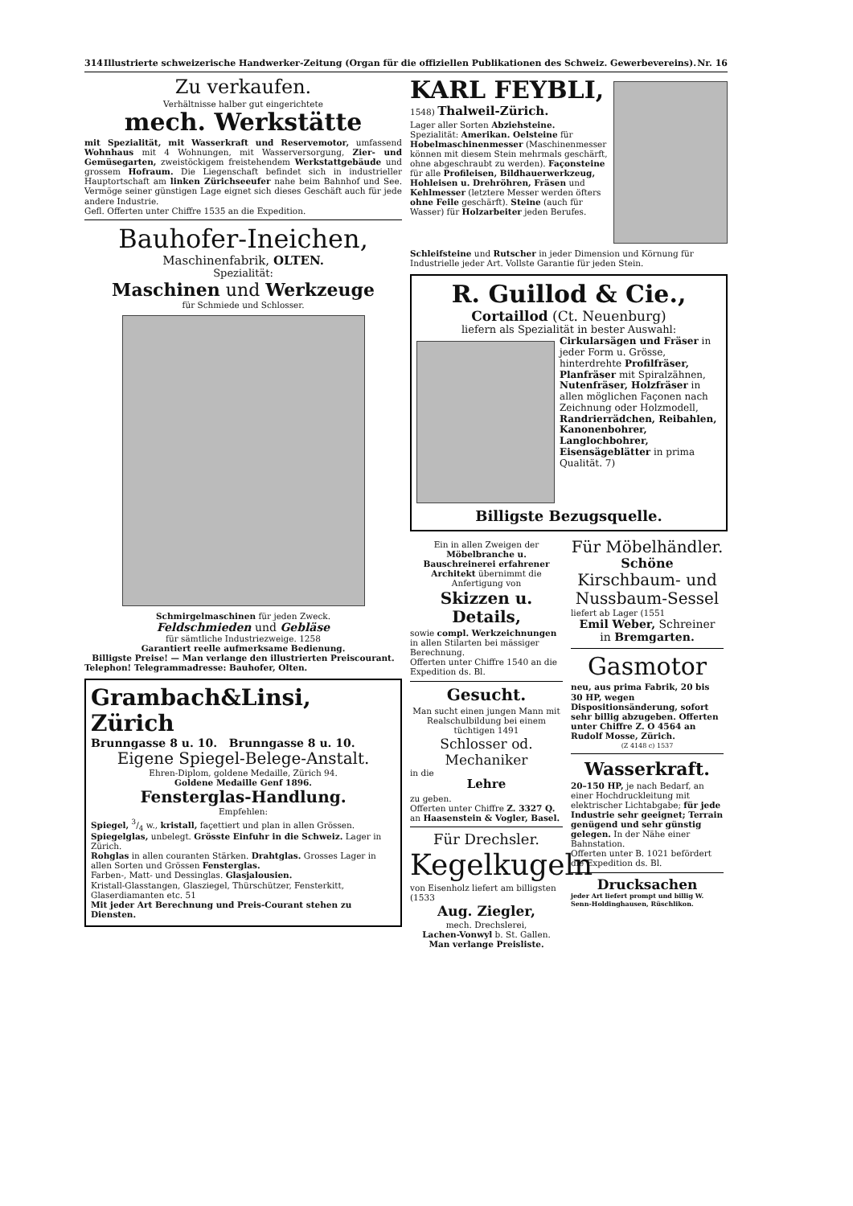314 Illustrierte schweizerische Handwerker-Zeitung (Organ für die offiziellen Publikationen des Schweiz. Gewerbevereins). Nr. 16
Zu verkaufen.
Verhältnisse halber gut eingerichtete
mech. Werkstätte
mit Spezialität, mit Wasserkraft und Reservemotor, umfassend Wohnhaus mit 4 Wohnungen, mit Wasserversorgung, Zier- und Gemüsegarten, zweistöckigem freistehendem Werkstattgebäude und grossem Hofraum. Die Liegenschaft befindet sich in industrieller Hauptortschaft am linken Zürichseeufer nahe beim Bahnhof und See. Vermöge seiner günstigen Lage eignet sich dieses Geschäft auch für jede andere Industrie.
Gefl. Offerten unter Chiffre 1535 an die Expedition.
Bauhofer-Ineichen,
Maschinenfabrik, OLTEN.
Spezialität:
Maschinen und Werkzeuge
für Schmiede und Schlosser.
Schmirgelmaschinen für jeden Zweck.
Feldschmieden und Gebläse
für sämtliche Industriezweige. 1258
Garantiert reelle aufmerksame Bedienung.
Billigste Preise! — Man verlange den illustrierten Preiscourant.
Telephon! Telegrammadresse: Bauhofer, Olten.
Grambach&Linsi, Zürich
Brunngasse 8 u. 10. Brunngasse 8 u. 10.
Eigene Spiegel-Belege-Anstalt.
Ehren-Diplom, goldene Medaille, Zürich 94.
Goldene Medaille Genf 1896.
Fensterglas-Handlung.
Empfehlen:
Spiegel, 3/4 w., kristall, façettiert und plan in allen Grössen.
Spiegelglas, unbelegt. Grösste Einfuhr in die Schweiz. Lager in Zürich.
Rohglas in allen couranten Stärken. Drahtglas. Grosses Lager in allen Sorten und Grössen Fensterglas.
Farben-, Matt- und Dessinglas. Glasjalousien.
Kristall-Glasstangen, Glasziegel, Thürschützer, Fensterkitt, Glaserdiamanten etc. 51
Mit jeder Art Berechnung und Preis-Courant stehen zu Diensten.
KARL FEYBLI,
1548) Thalweil-Zürich.
Lager aller Sorten Abziehsteine.
Spezialität: Amerikan. Oelsteine für Hobelmaschinenmesser (Maschinenmesser können mit diesem Stein mehrmals geschärft, ohne abgeschraubt zu werden). Façonsteine für alle Profileisen, Bildhauerwerkzeug, Hohleisen u. Drehröhren, Fräsen und Kehlmesser (letztere Messer werden öfters ohne Feile geschärft). Steine (auch für Wasser) für Holzarbeiter jeden Berufes.
Schleifsteine und Rutscher in jeder Dimension und Körnung für Industrielle jeder Art. Vollste Garantie für jeden Stein.
R. Guillod & Cie.,
Cortaillod (Ct. Neuenburg)
liefern als Spezialität in bester Auswahl:
Cirkularsägen und Fräser in jeder Form u. Grösse, hinterdrehte Profilfräser, Planfräser mit Spiralzähnen, Nutenfräser, Holzfräser in allen möglichen Façonen nach Zeichnung oder Holzmodell, Randrierrädchen, Reibahlen, Kanonenbohrer, Langlochbohrer, Eisensägeblätter in prima Qualität. 7)
Billigste Bezugsquelle.
Ein in allen Zweigen der Möbelbranche u. Bauschreinerei erfahrener Architekt übernimmt die Anfertigung von
Skizzen u. Details,
sowie compl. Werkzeichnungen in allen Stilarten bei mässiger Berechnung.
Offerten unter Chiffre 1540 an die Expedition ds. Bl.
Gesucht.
Man sucht einen jungen Mann mit Realschulbildung bei einem tüchtigen 1491
Schlosser od. Mechaniker
in die
Lehre
zu geben.
Offerten unter Chiffre Z. 3327 Q. an Haasenstein & Vogler, Basel.
Für Drechsler.
Kegelkugeln
von Eisenholz liefert am billigsten (1533
Aug. Ziegler,
mech. Drechslerei,
Lachen-Vonwyl b. St. Gallen.
Man verlange Preisliste.
Für Möbelhändler.
Schöne
Kirschbaum- und Nussbaum-Sessel
liefert ab Lager (1551
Emil Weber, Schreiner
in Bremgarten.
Gasmotor
neu, aus prima Fabrik, 20 bis 30 HP, wegen Dispositionsänderung, sofort sehr billig abzugeben. Offerten unter Chiffre Z. O 4564 an Rudolf Mosse, Zürich.
(Z 4148 c) 1537
Wasserkraft.
20–150 HP, je nach Bedarf, an einer Hochdruckleitung mit elektrischer Lichtabgabe; für jede Industrie sehr geeignet; Terrain genügend und sehr günstig gelegen. In der Nähe einer Bahnstation.
Offerten unter B. 1021 befördert die Expedition ds. Bl.
Drucksachen
jeder Art liefert prompt und billig W. Senn-Holdinghausen, Rüschlikon.